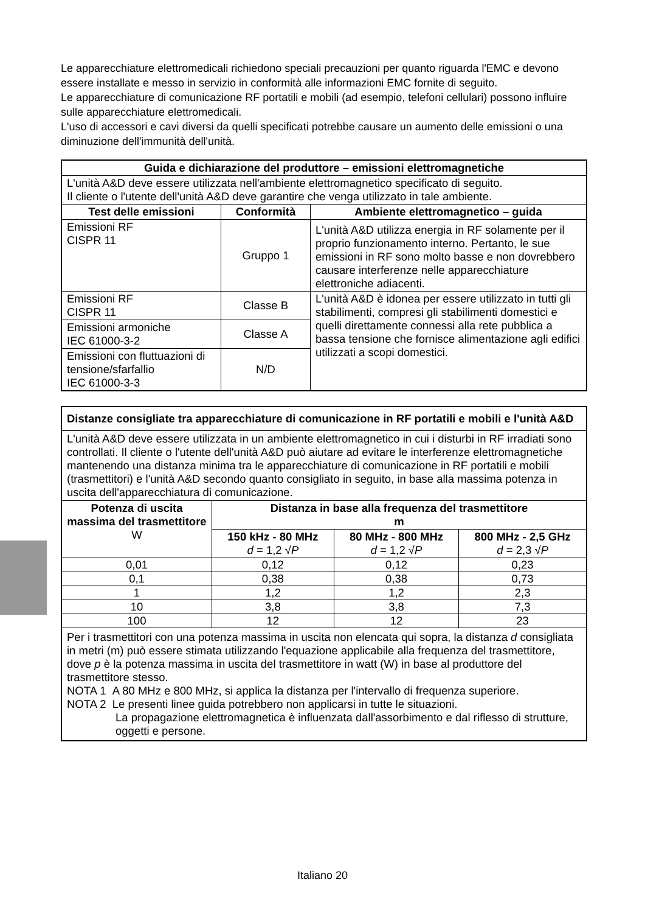Le apparecchiature elettromedicali richiedono speciali precauzioni per quanto riguarda l'EMC e devono essere installate e messo in servizio in conformità alle informazioni EMC fornite di seguito.
Le apparecchiature di comunicazione RF portatili e mobili (ad esempio, telefoni cellulari) possono influire sulle apparecchiature elettromedicali.
L'uso di accessori e cavi diversi da quelli specificati potrebbe causare un aumento delle emissioni o una diminuzione dell'immunità dell'unità.
| Guida e dichiarazione del produttore – emissioni elettromagnetiche | | |
| --- | --- | --- |
| L'unità A&D deve essere utilizzata nell'ambiente elettromagnetico specificato di seguito. Il cliente o l'utente dell'unità A&D deve garantire che venga utilizzato in tale ambiente. | | |
| Test delle emissioni | Conformità | Ambiente elettromagnetico – guida |
| Emissioni RF CISPR 11 | Gruppo 1 | L'unità A&D utilizza energia in RF solamente per il proprio funzionamento interno. Pertanto, le sue emissioni in RF sono molto basse e non dovrebbero causare interferenze nelle apparecchiature elettroniche adiacenti. |
| Emissioni RF CISPR 11 | Classe B | L'unità A&D è idonea per essere utilizzato in tutti gli stabilimenti, compresi gli stabilimenti domestici e quelli direttamente connessi alla rete pubblica a bassa tensione che fornisce alimentazione agli edifici utilizzati a scopi domestici. |
| Emissioni armoniche IEC 61000-3-2 | Classe A | |
| Emissioni con fluttuazioni di tensione/sfarfallio IEC 61000-3-3 | N/D | |
| Distanze consigliate tra apparecchiature di comunicazione in RF portatili e mobili e l'unità A&D | | | |
| L'unità A&D deve essere utilizzata in un ambiente elettromagnetico in cui i disturbi in RF irradiati sono controllati. Il cliente o l'utente dell'unità A&D può aiutare ad evitare le interferenze elettromagnetiche mantenendo una distanza minima tra le apparecchiature di comunicazione in RF portatili e mobili (trasmettitori) e l'unità A&D secondo quanto consigliato in seguito, in base alla massima potenza in uscita dell'apparecchiatura di comunicazione. | | | |
| Potenza di uscita massima del trasmettitore W | Distanza in base alla frequenza del trasmettitore m | | |
| | 150 kHz - 80 MHz d = 1,2 √ P | 80 MHz - 800 MHz d = 1,2 √ P | 800 MHz - 2,5 GHz d = 2,3 √ P |
| 0,01 | 0,12 | 0,12 | 0,23 |
| 0,1 | 0,38 | 0,38 | 0,73 |
| 1 | 1,2 | 1,2 | 2,3 |
| 10 | 3,8 | 3,8 | 7,3 |
| 100 | 12 | 12 | 23 |
| Per i trasmettitori con una potenza massima in uscita non elencata qui sopra, la distanza d consigliata in metri (m) può essere stimata utilizzando l'equazione applicabile alla frequenza del trasmettitore, dove p è la potenza massima in uscita del trasmettitore in watt (W) in base al produttore del trasmettitore stesso. NOTA 1 A 80 MHz e 800 MHz, si applica la distanza per l'intervallo di frequenza superiore. NOTA 2 Le presenti linee guida potrebbero non applicarsi in tutte le situazioni. La propagazione elettromagnetica è influenzata dall'assorbimento e dal riflesso di strutture, oggetti e persone. | | | |
Italiano 20